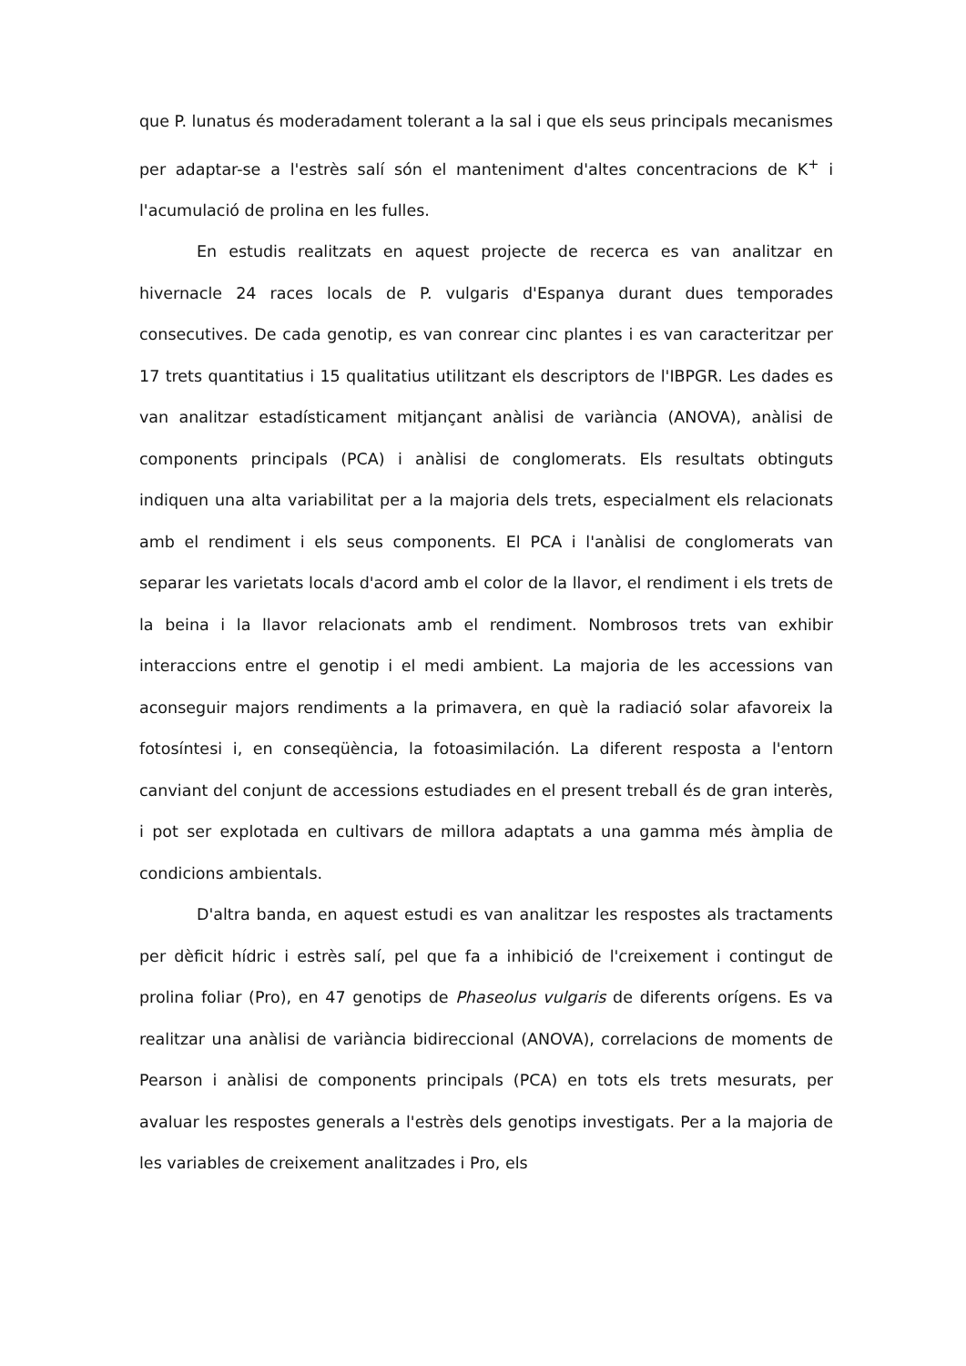que P. lunatus és moderadament tolerant a la sal i que els seus principals mecanismes per adaptar-se a l'estrès salí són el manteniment d'altes concentracions de K<sup>+</sup> i l'acumulació de prolina en les fulles.
En estudis realitzats en aquest projecte de recerca es van analitzar en hivernacle 24 races locals de P. vulgaris d'Espanya durant dues temporades consecutives. De cada genotip, es van conrear cinc plantes i es van caracteritzar per 17 trets quantitatius i 15 qualitatius utilitzant els descriptors de l'IBPGR. Les dades es van analitzar estadísticament mitjançant anàlisi de variància (ANOVA), anàlisi de components principals (PCA) i anàlisi de conglomerats. Els resultats obtinguts indiquen una alta variabilitat per a la majoria dels trets, especialment els relacionats amb el rendiment i els seus components. El PCA i l'anàlisi de conglomerats van separar les varietats locals d'acord amb el color de la llavor, el rendiment i els trets de la beina i la llavor relacionats amb el rendiment. Nombrosos trets van exhibir interaccions entre el genotip i el medi ambient. La majoria de les accessions van aconseguir majors rendiments a la primavera, en què la radiació solar afavoreix la fotosíntesi i, en conseqüència, la fotoasimilación. La diferent resposta a l'entorn canviant del conjunt de accessions estudiades en el present treball és de gran interès, i pot ser explotada en cultivars de millora adaptats a una gamma més àmplia de condicions ambientals.
D'altra banda, en aquest estudi es van analitzar les respostes als tractaments per dèficit hídric i estrès salí, pel que fa a inhibició de l'creixement i contingut de prolina foliar (Pro), en 47 genotips de Phaseolus vulgaris de diferents orígens. Es va realitzar una anàlisi de variància bidireccional (ANOVA), correlacions de moments de Pearson i anàlisi de components principals (PCA) en tots els trets mesurats, per avaluar les respostes generals a l'estrès dels genotips investigats. Per a la majoria de les variables de creixement analitzades i Pro, els